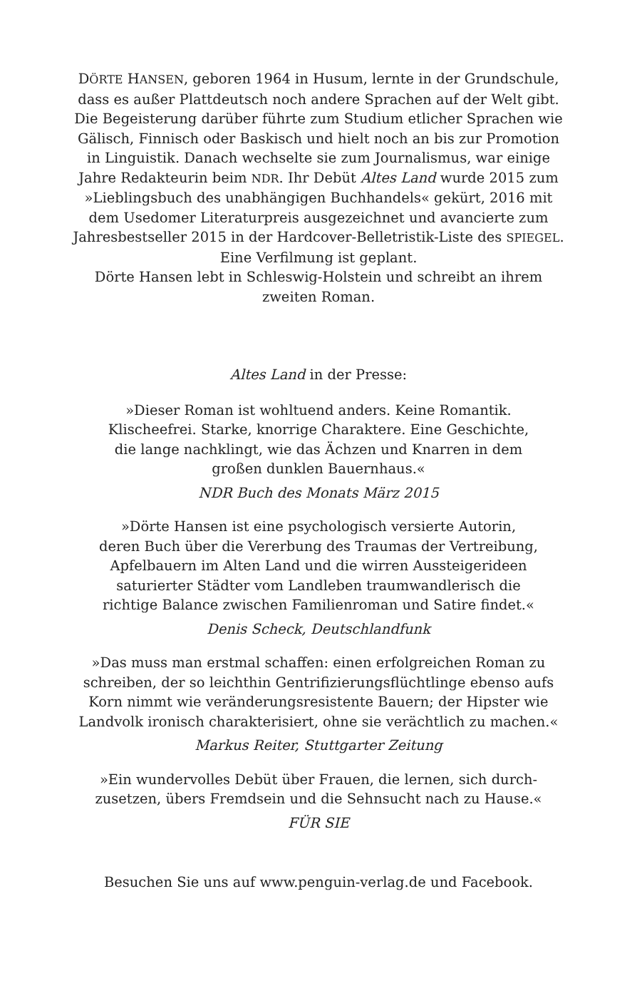DÖRTE HANSEN, geboren 1964 in Husum, lernte in der Grundschule, dass es außer Plattdeutsch noch andere Sprachen auf der Welt gibt. Die Begeisterung darüber führte zum Studium etlicher Sprachen wie Gälisch, Finnisch oder Baskisch und hielt noch an bis zur Promotion in Linguistik. Danach wechselte sie zum Journalismus, war einige Jahre Redakteurin beim NDR. Ihr Debüt Altes Land wurde 2015 zum »Lieblingsbuch des unabhängigen Buchhandels« gekürt, 2016 mit dem Usedomer Literaturpreis ausgezeichnet und avancierte zum Jahresbestseller 2015 in der Hardcover-Belletristik-Liste des SPIEGEL. Eine Verfilmung ist geplant.
Dörte Hansen lebt in Schleswig-Holstein und schreibt an ihrem zweiten Roman.
Altes Land in der Presse:
»Dieser Roman ist wohltuend anders. Keine Romantik.
Klischeefrei. Starke, knorrige Charaktere. Eine Geschichte,
die lange nachklingt, wie das Ächzen und Knarren in dem
großen dunklen Bauernhaus.«
NDR Buch des Monats März 2015
»Dörte Hansen ist eine psychologisch versierte Autorin,
deren Buch über die Vererbung des Traumas der Vertreibung,
Apfelbauern im Alten Land und die wirren Aussteigerideen
saturierter Städter vom Landleben traumwandlerisch die
richtige Balance zwischen Familienroman und Satire findet.«
Denis Scheck, Deutschlandfunk
»Das muss man erstmal schaffen: einen erfolgreichen Roman zu schreiben, der so leichthin Gentrifizierungsflüchtlinge ebenso aufs Korn nimmt wie veränderungsresistente Bauern; der Hipster wie Landvolk ironisch charakterisiert, ohne sie verächtlich zu machen.«
Markus Reiter, Stuttgarter Zeitung
»Ein wundervolles Debüt über Frauen, die lernen, sich durch-
zusetzen, übers Fremdsein und die Sehnsucht nach zu Hause.«
FÜR SIE
Besuchen Sie uns auf www.penguin-verlag.de und Facebook.